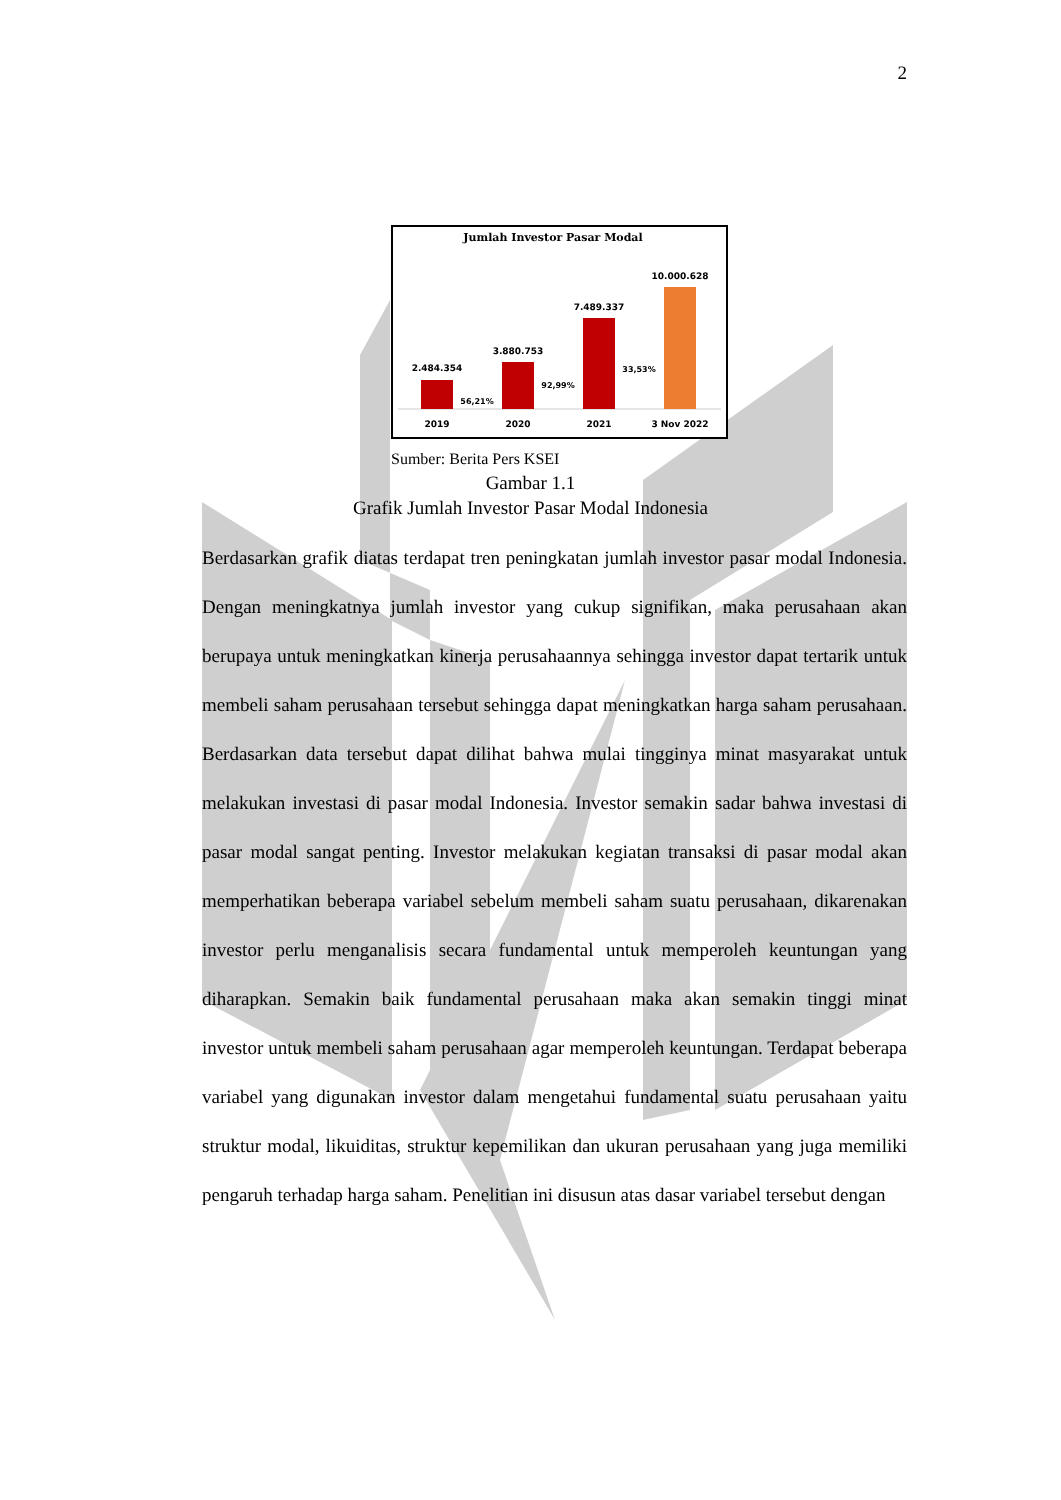2
Jumlah Investor Pasar Modal
2.484.354
3.880.753
7.489.337
10.000.628
56,21%
92,99%
33,53%
2019
2020
2021
3 Nov 2022
Sumber: Berita Pers KSEI
Gambar 1.1
Grafik Jumlah Investor Pasar Modal Indonesia
Berdasarkan grafik diatas terdapat tren peningkatan jumlah investor pasar modal Indonesia. Dengan meningkatnya jumlah investor yang cukup signifikan, maka perusahaan akan berupaya untuk meningkatkan kinerja perusahaannya sehingga investor dapat tertarik untuk membeli saham perusahaan tersebut sehingga dapat meningkatkan harga saham perusahaan. Berdasarkan data tersebut dapat dilihat bahwa mulai tingginya minat masyarakat untuk melakukan investasi di pasar modal Indonesia. Investor semakin sadar bahwa investasi di pasar modal sangat penting. Investor melakukan kegiatan transaksi di pasar modal akan memperhatikan beberapa variabel sebelum membeli saham suatu perusahaan, dikarenakan investor perlu menganalisis secara fundamental untuk memperoleh keuntungan yang diharapkan. Semakin baik fundamental perusahaan maka akan semakin tinggi minat investor untuk membeli saham perusahaan agar memperoleh keuntungan. Terdapat beberapa variabel yang digunakan investor dalam mengetahui fundamental suatu perusahaan yaitu struktur modal, likuiditas, struktur kepemilikan dan ukuran perusahaan yang juga memiliki pengaruh terhadap harga saham. Penelitian ini disusun atas dasar variabel tersebut dengan